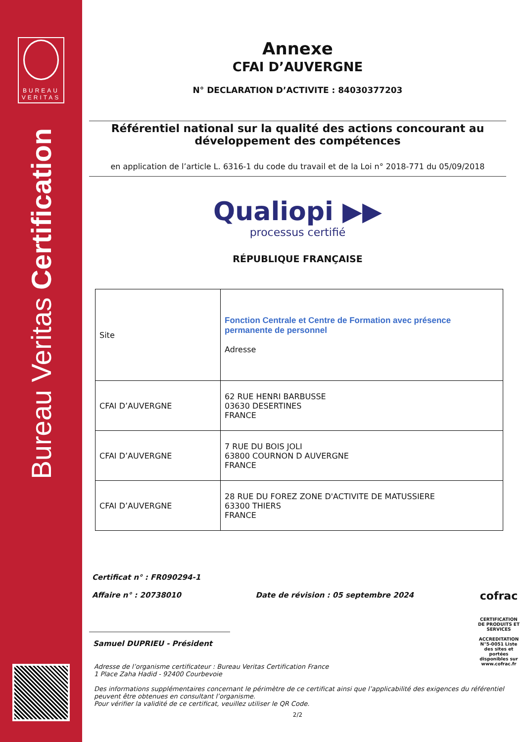BUREAU
VERITAS
Bureau Veritas Certification
Annexe
CFAI D’AUVERGNE
N° DECLARATION D’ACTIVITE : 84030377203
Référentiel national sur la qualité des actions concourant au développement des compétences
en application de l’article L. 6316-1 du code du travail et de la Loi n° 2018-771 du 05/09/2018
Qualiopi ▶▶
processus certifié
RÉPUBLIQUE FRANÇAISE
| Site | Fonction Centrale et Centre de Formation avec présence permanente de personnel Adresse |
| CFAI D’AUVERGNE | 62 RUE HENRI BARBUSSE 03630 DESERTINES FRANCE |
| CFAI D’AUVERGNE | 7 RUE DU BOIS JOLI 63800 COURNON D AUVERGNE FRANCE |
| CFAI D’AUVERGNE | 28 RUE DU FOREZ ZONE D'ACTIVITE DE MATUSSIERE 63300 THIERS FRANCE |
Certificat n° : FR090294-1
Affaire n° : 20738010
Date de révision : 05 septembre 2024
cofrac
CERTIFICATION DE PRODUITS ET SERVICES
ACCREDITATION N°5-0051 Liste des sites et portées disponibles sur www.cofrac.fr
Samuel DUPRIEU - Président
Adresse de l’organisme certificateur : Bureau Veritas Certification France
1 Place Zaha Hadid - 92400 Courbevoie
Des informations supplémentaires concernant le périmètre de ce certificat ainsi que l’applicabilité des exigences du référentiel peuvent être obtenues en consultant l’organisme.
Pour vérifier la validité de ce certificat, veuillez utiliser le QR Code.
2/2